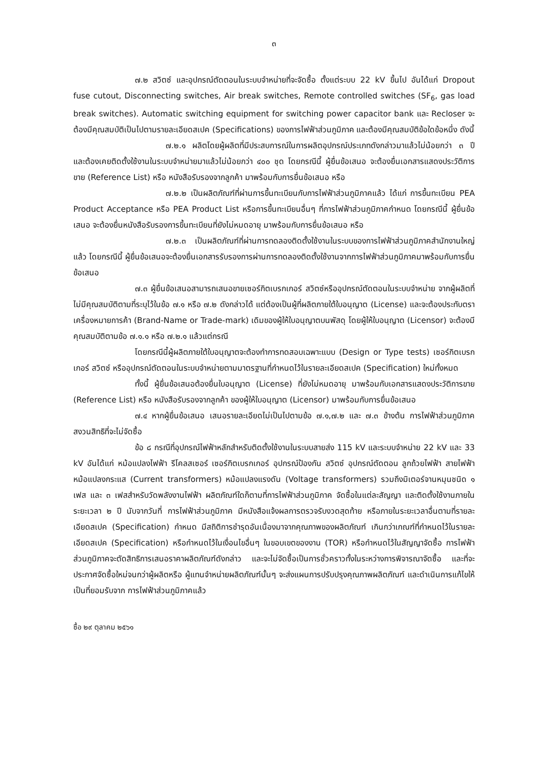๓
๗.๒ สวิตซ์ และอุปกรณ์ตัดตอนในระบบจำหน่ายที่จะจัดซื้อ ตั้งแต่ระบบ 22 kV ขึ้นไป อันได้แก่ Dropout fuse cutout, Disconnecting switches, Air break switches, Remote controlled switches (SF<sub>6</sub>, gas load break switches). Automatic switching equipment for switching power capacitor bank และ Recloser จะต้องมีคุณสมบัติเป็นไปตามรายละเอียดสเปค (Specifications) ของการไฟฟ้าส่วนภูมิภาค และต้องมีคุณสมบัติข้อใดข้อหนึ่ง ดังนี้
๗.๒.๑ ผลิตโดยผู้ผลิตที่มีประสบการณ์ในการผลิตอุปกรณ์ประเภทดังกล่าวมาแล้วไม่น้อยกว่า ๓ ปี และต้องเคยติดตั้งใช้งานในระบบจำหน่ายมาแล้วไม่น้อยกว่า ๔๐๐ ชุด โดยกรณีนี้ ผู้ยื่นข้อเสนอ จะต้องยื่นเอกสารแสดงประวัติการขาย (Reference List) หรือ หนังสือรับรองจากลูกค้า มาพร้อมกับการยื่นข้อเสนอ หรือ
๗.๒.๒ เป็นผลิตภัณฑ์ที่ผ่านการขึ้นทะเบียนกับการไฟฟ้าส่วนภูมิภาคแล้ว ได้แก่ การขึ้นทะเบียน PEA Product Acceptance หรือ PEA Product List หรือการขึ้นทะเบียนอื่นๆ ที่การไฟฟ้าส่วนภูมิภาคกำหนด โดยกรณีนี้ ผู้ยื่นข้อเสนอ จะต้องยื่นหนังสือรับรองการขึ้นทะเบียนที่ยังไม่หมดอายุ มาพร้อมกับการยื่นข้อเสนอ หรือ
๗.๒.๓ เป็นผลิตภัณฑ์ที่ผ่านการทดลองติดตั้งใช้งานในระบบของการไฟฟ้าส่วนภูมิภาคสำนักงานใหญ่แล้ว โดยกรณีนี้ ผู้ยื่นข้อเสนอจะต้องยื่นเอกสารรับรองการผ่านการทดลองติดตั้งใช้งานจากการไฟฟ้าส่วนภูมิภาคมาพร้อมกับการยื่นข้อเสนอ
๗.๓ ผู้ยื่นข้อเสนอสามารถเสนอขายเซอร์กิตเบรกเกอร์ สวิตซ์หรืออุปกรณ์ตัดตอนในระบบจำหน่าย จากผู้ผลิตที่ไม่มีคุณสมบัติตามที่ระบุไว้ในข้อ ๗.๑ หรือ ๗.๒ ดังกล่าวได้ แต่ต้องเป็นผู้ที่ผลิตภายใต้ใบอนุญาต (License) และจะต้องประทับตราเครื่องหมายการค้า (Brand-Name or Trade-mark) เดิมของผู้ให้ใบอนุญาตบนพัสดุ โดยผู้ให้ใบอนุญาต (Licensor) จะต้องมีคุณสมบัติตามข้อ ๗.๑.๑ หรือ ๗.๒.๑ แล้วแต่กรณี
โดยกรณีนี้ผู้ผลิตภายใต้ใบอนุญาตจะต้องทำการทดสอบเฉพาะแบบ (Design or Type tests) เซอร์กิตเบรกเกอร์ สวิตซ์ หรืออุปกรณ์ตัดตอนในระบบจำหน่ายตามมาตรฐานที่กำหนดไว้ในรายละเอียดสเปค (Specification) ใหม่ทั้งหมด
ทั้งนี้ ผู้ยื่นข้อเสนอต้องยื่นใบอนุญาต (License) ที่ยังไม่หมดอายุ มาพร้อมกับเอกสารแสดงประวัติการขาย (Reference List) หรือ หนังสือรับรองจากลูกค้า ของผู้ให้ใบอนุญาต (Licensor) มาพร้อมกับการยื่นข้อเสนอ
๗.๔ หากผู้ยื่นข้อเสนอ เสนอรายละเอียดไม่เป็นไปตามข้อ ๗.๑,๗.๒ และ ๗.๓ ข้างต้น การไฟฟ้าส่วนภูมิภาคสงวนสิทธิที่จะไม่จัดซื้อ
ข้อ ๘ กรณีที่อุปกรณ์ไฟฟ้าหลักสำหรับติดตั้งใช้งานในระบบสายส่ง 115 kV และระบบจำหน่าย 22 kV และ 33 kV อันได้แก่ หม้อแปลงไฟฟ้า รีโคลสเซอร์ เซอร์กิตเบรกเกอร์ อุปกรณ์ป้องกัน สวิตซ์ อุปกรณ์ตัดตอน ลูกถ้วยไฟฟ้า สายไฟฟ้า หม้อแปลงกระแส (Current transformers) หม้อแปลงแรงดัน (Voltage transformers) รวมถึงมิเตอร์จานหมุนชนิด ๑ เฟส และ ๓ เฟสสำหรับวัดพลังงานไฟฟ้า ผลิตภัณฑ์ใดก็ตามที่การไฟฟ้าส่วนภูมิภาค จัดซื้อในแต่ละสัญญา และติดตั้งใช้งานภายในระยะเวลา ๒ ปี นับจากวันที่ การไฟฟ้าส่วนภูมิภาค มีหนังสือแจ้งผลการตรวจรับงวดสุดท้าย หรือภายในระยะเวลาอื่นตามที่รายละเอียดสเปค (Specification) กำหนด มีสถิติการชำรุดอันเนื่องมาจากคุณภาพของผลิตภัณฑ์ เกินกว่าเกณฑ์ที่กำหนดไว้ในรายละเอียดสเปค (Specification) หรือกำหนดไว้ในเงื่อนไขอื่นๆ ในขอบเขตของงาน (TOR) หรือกำหนดไว้ในสัญญาจัดซื้อ การไฟฟ้าส่วนภูมิภาคจะตัดสิทธิการเสนอราคาผลิตภัณฑ์ดังกล่าว และจะไม่จัดซื้อเป็นการชั่วคราวทั้งในระหว่างการพิจารณาจัดซื้อ และที่จะประกาศจัดซื้อใหม่จนกว่าผู้ผลิตหรือ ผู้แทนจำหน่ายผลิตภัณฑ์นั้นๆ จะส่งแผนการปรับปรุงคุณภาพผลิตภัณฑ์ และดำเนินการแก้ไขให้เป็นที่ยอมรับจาก การไฟฟ้าส่วนภูมิภาคแล้ว
ซื้อ ๒๙ ตุลาคม ๒๕๖๑